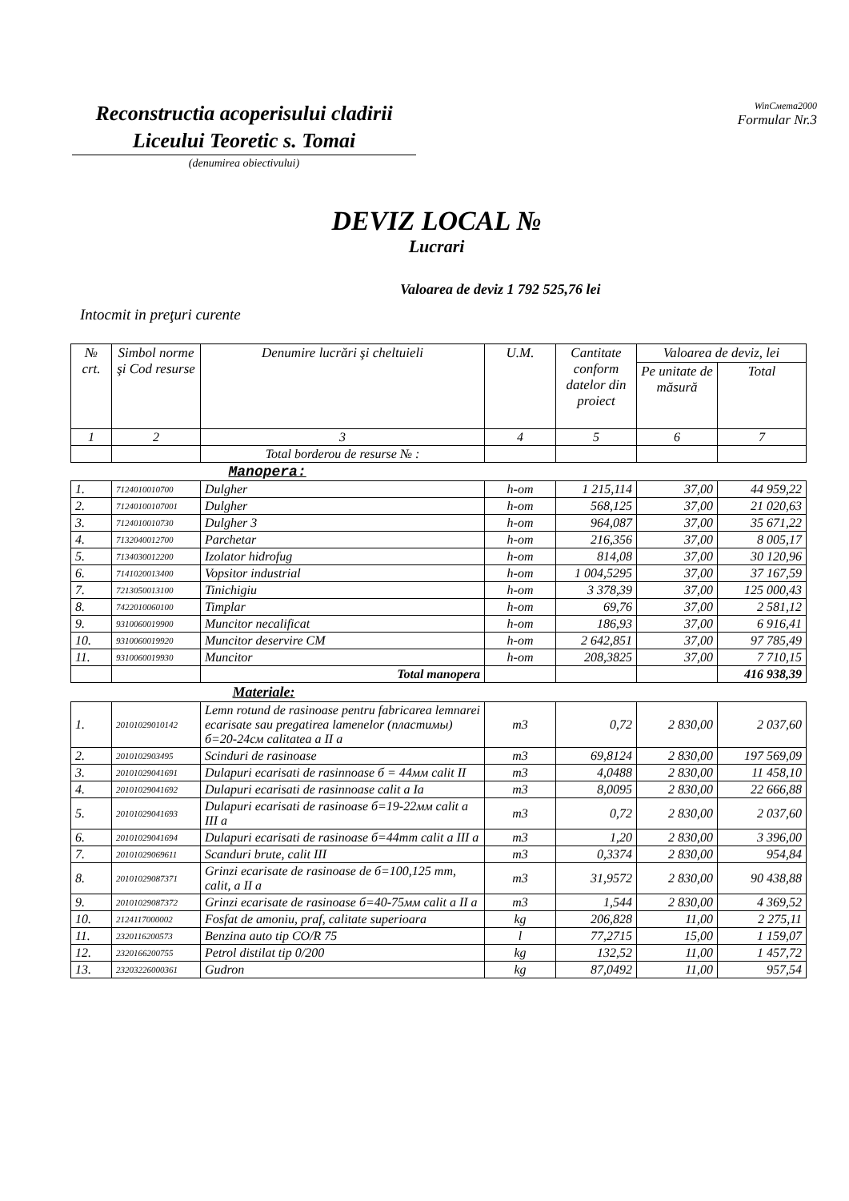Reconstructia acoperisului cladirii
Liceului Teoretic s. Tomai
(denumirea obiectivului)
WinСмета2000
Formular Nr.3
DEVIZ LOCAL №
Lucrari
Valoarea de deviz 1 792 525,76 lei
Intocmit in preţuri curente
| № crt. | Simbol norme şi Cod resurse | Denumire lucrări şi cheltuieli | U.M. | Cantitate conform datelor din proiect | Valoarea de deviz, lei | |
| --- | --- | --- | --- | --- | --- | --- |
| | | | | | Pe unitate de măsură | Total |
| 1 | 2 | 3 | 4 | 5 | 6 | 7 |
| | | Total borderou de resurse № : | | | | |
| | | Manopera: | | | | |
| 1. | 7124010010700 | Dulgher | h-om | 1 215,114 | 37,00 | 44 959,22 |
| 2. | 71240100107001 | Dulgher | h-om | 568,125 | 37,00 | 21 020,63 |
| 3. | 7124010010730 | Dulgher 3 | h-om | 964,087 | 37,00 | 35 671,22 |
| 4. | 7132040012700 | Parchetar | h-om | 216,356 | 37,00 | 8 005,17 |
| 5. | 7134030012200 | Izolator hidrofug | h-om | 814,08 | 37,00 | 30 120,96 |
| 6. | 7141020013400 | Vopsitor industrial | h-om | 1 004,5295 | 37,00 | 37 167,59 |
| 7. | 7213050013100 | Tinichigiu | h-om | 3 378,39 | 37,00 | 125 000,43 |
| 8. | 7422010060100 | Timplar | h-om | 69,76 | 37,00 | 2 581,12 |
| 9. | 9310060019900 | Muncitor necalificat | h-om | 186,93 | 37,00 | 6 916,41 |
| 10. | 9310060019920 | Muncitor deservire CM | h-om | 2 642,851 | 37,00 | 97 785,49 |
| 11. | 9310060019930 | Muncitor | h-om | 208,3825 | 37,00 | 7 710,15 |
| | | Total manopera | | | | 416 938,39 |
| | | Materiale: | | | | |
| 1. | 20101029010142 | Lemn rotund de rasinoase pentru fabricarea lemnarei ecarisate sau pregatirea lamenelor (пластимы) б=20-24см calitatea a II a | m3 | 0,72 | 2 830,00 | 2 037,60 |
| 2. | 2010102903495 | Scinduri de rasinoase | m3 | 69,8124 | 2 830,00 | 197 569,09 |
| 3. | 20101029041691 | Dulapuri ecarisati de rasinnoase б = 44мм calit II | m3 | 4,0488 | 2 830,00 | 11 458,10 |
| 4. | 20101029041692 | Dulapuri ecarisati de rasinnoase calit a Ia | m3 | 8,0095 | 2 830,00 | 22 666,88 |
| 5. | 20101029041693 | Dulapuri ecarisati de rasinoase б=19-22мм calit a III a | m3 | 0,72 | 2 830,00 | 2 037,60 |
| 6. | 20101029041694 | Dulapuri ecarisati de rasinoase б=44mm calit a III a | m3 | 1,20 | 2 830,00 | 3 396,00 |
| 7. | 20101029069611 | Scanduri brute, calit III | m3 | 0,3374 | 2 830,00 | 954,84 |
| 8. | 20101029087371 | Grinzi ecarisate de rasinoase de б=100,125 mm, calit, a II a | m3 | 31,9572 | 2 830,00 | 90 438,88 |
| 9. | 20101029087372 | Grinzi ecarisate de rasinoase б=40-75мм calit a II a | m3 | 1,544 | 2 830,00 | 4 369,52 |
| 10. | 2124117000002 | Fosfat de amoniu, praf, calitate superioara | kg | 206,828 | 11,00 | 2 275,11 |
| 11. | 2320116200573 | Benzina auto tip CO/R 75 | l | 77,2715 | 15,00 | 1 159,07 |
| 12. | 2320166200755 | Petrol distilat tip 0/200 | kg | 132,52 | 11,00 | 1 457,72 |
| 13. | 23203226000361 | Gudron | kg | 87,0492 | 11,00 | 957,54 |